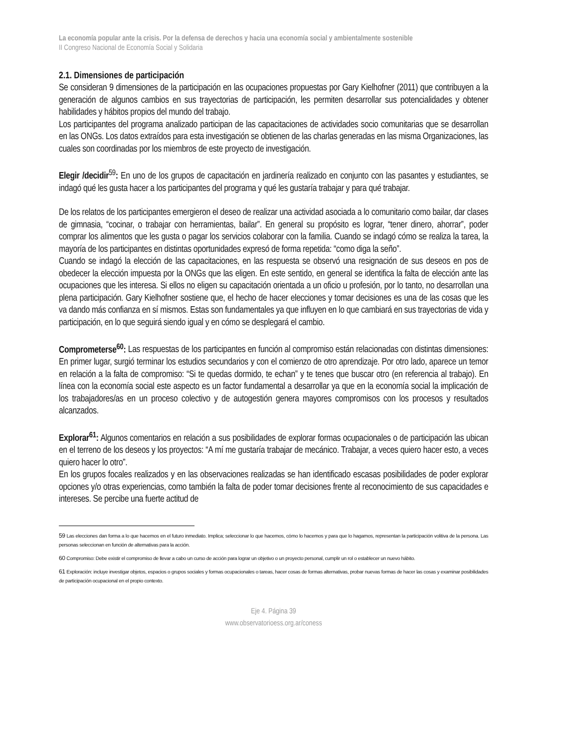La economía popular ante la crisis. Por la defensa de derechos y hacia una economía social y ambientalmente sostenible
II Congreso Nacional de Economía Social y Solidaria
2.1. Dimensiones de participación
Se consideran 9 dimensiones de la participación en las ocupaciones propuestas por Gary Kielhofner (2011) que contribuyen a la generación de algunos cambios en sus trayectorias de participación, les permiten desarrollar sus potencialidades y obtener habilidades y hábitos propios del mundo del trabajo.
Los participantes del programa analizado participan de las capacitaciones de actividades socio comunitarias que se desarrollan en las ONGs. Los datos extraídos para esta investigación se obtienen de las charlas generadas en las misma Organizaciones, las cuales son coordinadas por los miembros de este proyecto de investigación.
Elegir /decidir<sup>59</sup>: En uno de los grupos de capacitación en jardinería realizado en conjunto con las pasantes y estudiantes, se indagó qué les gusta hacer a los participantes del programa y qué les gustaría trabajar y para qué trabajar.
De los relatos de los participantes emergieron el deseo de realizar una actividad asociada a lo comunitario como bailar, dar clases de gimnasia, “cocinar, o trabajar con herramientas, bailar”. En general su propósito es lograr, “tener dinero, ahorrar”, poder comprar los alimentos que les gusta o pagar los servicios colaborar con la familia. Cuando se indagó cómo se realiza la tarea, la mayoría de los participantes en distintas oportunidades expresó de forma repetida: “como diga la seño”.
Cuando se indagó la elección de las capacitaciones, en las respuesta se observó una resignación de sus deseos en pos de obedecer la elección impuesta por la ONGs que las eligen. En este sentido, en general se identifica la falta de elección ante las ocupaciones que les interesa. Si ellos no eligen su capacitación orientada a un oficio u profesión, por lo tanto, no desarrollan una plena participación. Gary Kielhofner sostiene que, el hecho de hacer elecciones y tomar decisiones es una de las cosas que les va dando más confianza en sí mismos. Estas son fundamentales ya que influyen en lo que cambiará en sus trayectorias de vida y participación, en lo que seguirá siendo igual y en cómo se desplegará el cambio.
Comprometerse<sup>60</sup>: Las respuestas de los participantes en función al compromiso están relacionadas con distintas dimensiones: En primer lugar, surgió terminar los estudios secundarios y con el comienzo de otro aprendizaje. Por otro lado, aparece un temor en relación a la falta de compromiso: “Si te quedas dormido, te echan” y te tenes que buscar otro (en referencia al trabajo). En línea con la economía social este aspecto es un factor fundamental a desarrollar ya que en la economía social la implicación de los trabajadores/as en un proceso colectivo y de autogestión genera mayores compromisos con los procesos y resultados alcanzados.
Explorar<sup>61</sup>: Algunos comentarios en relación a sus posibilidades de explorar formas ocupacionales o de participación las ubican en el terreno de los deseos y los proyectos: “A mí me gustaría trabajar de mecánico. Trabajar, a veces quiero hacer esto, a veces quiero hacer lo otro”.
En los grupos focales realizados y en las observaciones realizadas se han identificado escasas posibilidades de poder explorar opciones y/o otras experiencias, como también la falta de poder tomar decisiones frente al reconocimiento de sus capacidades e intereses. Se percibe una fuerte actitud de
59 Las elecciones dan forma a lo que hacemos en el futuro inmediato. Implica; seleccionar lo que hacemos, cómo lo hacemos y para que lo hagamos, representan la participación volitiva de la persona. Las personas seleccionan en función de alternativas para la acción.
60 Compromiso: Debe existir el compromiso de llevar a cabo un curso de acción para lograr un objetivo o un proyecto personal, cumplir un rol o establecer un nuevo hábito.
61 Exploración: incluye investigar objetos, espacios o grupos sociales y formas ocupacionales o tareas, hacer cosas de formas alternativas, probar nuevas formas de hacer las cosas y examinar posibilidades de participación ocupacional en el propio contexto.
Eje 4. Página 39
www.observatorioess.org.ar/coness